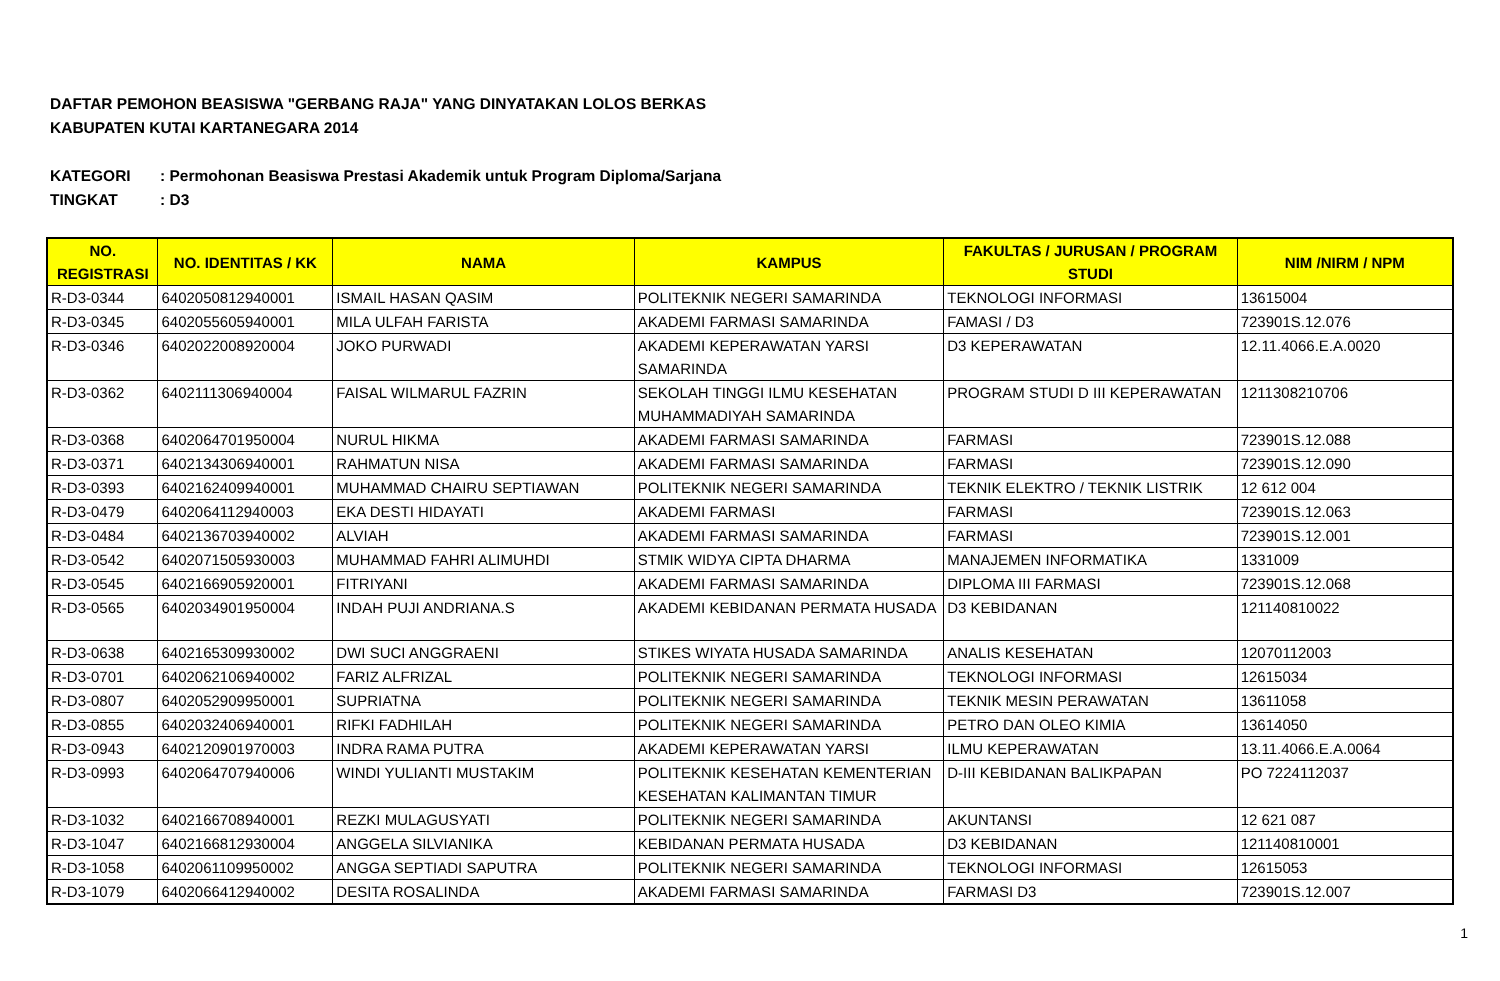DAFTAR PEMOHON BEASISWA "GERBANG RAJA" YANG DINYATAKAN LOLOS BERKAS
KABUPATEN KUTAI KARTANEGARA 2014
KATEGORI: Permohonan Beasiswa Prestasi Akademik untuk Program Diploma/Sarjana
TINGKAT: D3
| NO. REGISTRASI | NO. IDENTITAS / KK | NAMA | KAMPUS | FAKULTAS / JURUSAN / PROGRAM STUDI | NIM /NIRM / NPM |
| --- | --- | --- | --- | --- | --- |
| R-D3-0344 | 6402050812940001 | ISMAIL HASAN QASIM | POLITEKNIK NEGERI SAMARINDA | TEKNOLOGI INFORMASI | 13615004 |
| R-D3-0345 | 6402055605940001 | MILA ULFAH FARISTA | AKADEMI FARMASI SAMARINDA | FAMASI / D3 | 723901S.12.076 |
| R-D3-0346 | 6402022008920004 | JOKO PURWADI | AKADEMI KEPERAWATAN YARSI SAMARINDA | D3 KEPERAWATAN | 12.11.4066.E.A.0020 |
| R-D3-0362 | 6402111306940004 | FAISAL WILMARUL FAZRIN | SEKOLAH TINGGI ILMU KESEHATAN MUHAMMADIYAH SAMARINDA | PROGRAM STUDI D III KEPERAWATAN | 1211308210706 |
| R-D3-0368 | 6402064701950004 | NURUL HIKMA | AKADEMI FARMASI SAMARINDA | FARMASI | 723901S.12.088 |
| R-D3-0371 | 6402134306940001 | RAHMATUN NISA | AKADEMI FARMASI SAMARINDA | FARMASI | 723901S.12.090 |
| R-D3-0393 | 6402162409940001 | MUHAMMAD CHAIRU SEPTIAWAN | POLITEKNIK NEGERI SAMARINDA | TEKNIK ELEKTRO / TEKNIK LISTRIK | 12 612 004 |
| R-D3-0479 | 6402064112940003 | EKA DESTI HIDAYATI | AKADEMI FARMASI | FARMASI | 723901S.12.063 |
| R-D3-0484 | 6402136703940002 | ALVIAH | AKADEMI FARMASI SAMARINDA | FARMASI | 723901S.12.001 |
| R-D3-0542 | 6402071505930003 | MUHAMMAD FAHRI ALIMUHDI | STMIK WIDYA CIPTA DHARMA | MANAJEMEN INFORMATIKA | 1331009 |
| R-D3-0545 | 6402166905920001 | FITRIYANI | AKADEMI FARMASI SAMARINDA | DIPLOMA III FARMASI | 723901S.12.068 |
| R-D3-0565 | 6402034901950004 | INDAH PUJI ANDRIANA.S | AKADEMI KEBIDANAN PERMATA HUSADA | D3 KEBIDANAN | 121140810022 |
| R-D3-0638 | 6402165309930002 | DWI SUCI ANGGRAENI | STIKES WIYATA HUSADA SAMARINDA | ANALIS KESEHATAN | 12070112003 |
| R-D3-0701 | 6402062106940002 | FARIZ ALFRIZAL | POLITEKNIK NEGERI SAMARINDA | TEKNOLOGI INFORMASI | 12615034 |
| R-D3-0807 | 6402052909950001 | SUPRIATNA | POLITEKNIK NEGERI SAMARINDA | TEKNIK MESIN PERAWATAN | 13611058 |
| R-D3-0855 | 6402032406940001 | RIFKI FADHILAH | POLITEKNIK NEGERI SAMARINDA | PETRO DAN OLEO KIMIA | 13614050 |
| R-D3-0943 | 6402120901970003 | INDRA RAMA PUTRA | AKADEMI KEPERAWATAN YARSI | ILMU KEPERAWATAN | 13.11.4066.E.A.0064 |
| R-D3-0993 | 6402064707940006 | WINDI YULIANTI MUSTAKIM | POLITEKNIK KESEHATAN KEMENTERIAN KESEHATAN KALIMANTAN TIMUR | D-III KEBIDANAN BALIKPAPAN | PO 7224112037 |
| R-D3-1032 | 6402166708940001 | REZKI MULAGUSYATI | POLITEKNIK NEGERI SAMARINDA | AKUNTANSI | 12 621 087 |
| R-D3-1047 | 6402166812930004 | ANGGELA SILVIANIKA | KEBIDANAN PERMATA HUSADA | D3 KEBIDANAN | 121140810001 |
| R-D3-1058 | 6402061109950002 | ANGGA SEPTIADI SAPUTRA | POLITEKNIK NEGERI SAMARINDA | TEKNOLOGI INFORMASI | 12615053 |
| R-D3-1079 | 6402066412940002 | DESITA ROSALINDA | AKADEMI FARMASI SAMARINDA | FARMASI D3 | 723901S.12.007 |
1